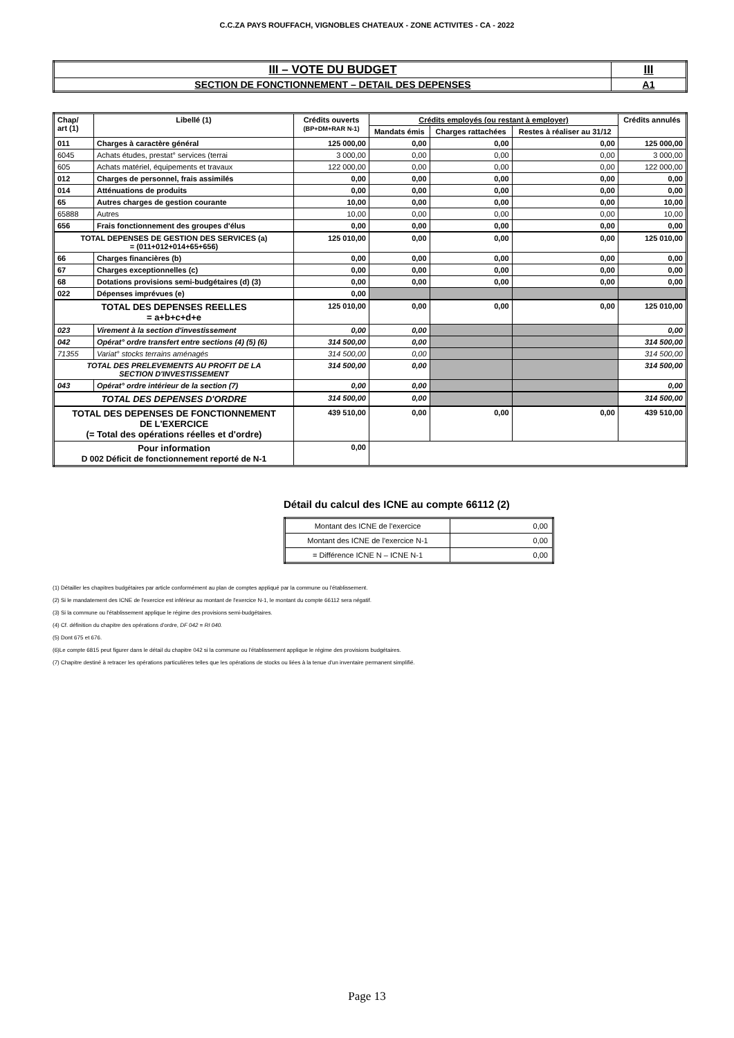C.C.ZA PAYS ROUFFACH, VIGNOBLES CHATEAUX - ZONE ACTIVITES - CA - 2022
| III – VOTE DU BUDGET | III |
| SECTION DE FONCTIONNEMENT – DETAIL DES DEPENSES | A1 |
| Chap/ art (1) | Libellé (1) | Crédits ouverts (BP+DM+RAR N-1) | Crédits employés (ou restant à employer) | | | Crédits annulés |
| --- | --- | --- | --- | --- | --- | --- |
| | | | Mandats émis | Charges rattachées | Restes à réaliser au 31/12 | |
| 011 | Charges à caractère général | 125 000,00 | 0,00 | 0,00 | 0,00 | 125 000,00 |
| 6045 | Achats études, prestat° services (terrai | 3 000,00 | 0,00 | 0,00 | 0,00 | 3 000,00 |
| 605 | Achats matériel, équipements et travaux | 122 000,00 | 0,00 | 0,00 | 0,00 | 122 000,00 |
| 012 | Charges de personnel, frais assimilés | 0,00 | 0,00 | 0,00 | 0,00 | 0,00 |
| 014 | Atténuations de produits | 0,00 | 0,00 | 0,00 | 0,00 | 0,00 |
| 65 | Autres charges de gestion courante | 10,00 | 0,00 | 0,00 | 0,00 | 10,00 |
| 65888 | Autres | 10,00 | 0,00 | 0,00 | 0,00 | 10,00 |
| 656 | Frais fonctionnement des groupes d'élus | 0,00 | 0,00 | 0,00 | 0,00 | 0,00 |
| TOTAL DEPENSES DE GESTION DES SERVICES (a) = (011+012+014+65+656) | | 125 010,00 | 0,00 | 0,00 | 0,00 | 125 010,00 |
| 66 | Charges financières (b) | 0,00 | 0,00 | 0,00 | 0,00 | 0,00 |
| 67 | Charges exceptionnelles (c) | 0,00 | 0,00 | 0,00 | 0,00 | 0,00 |
| 68 | Dotations provisions semi-budgétaires (d) (3) | 0,00 | 0,00 | 0,00 | 0,00 | 0,00 |
| 022 | Dépenses imprévues (e) | 0,00 | | | | |
| TOTAL DES DEPENSES REELLES = a+b+c+d+e | | 125 010,00 | 0,00 | 0,00 | 0,00 | 125 010,00 |
| 023 | Virement à la section d'investissement | 0,00 | 0,00 | | | 0,00 |
| 042 | Opérat° ordre transfert entre sections (4) (5) (6) | 314 500,00 | 0,00 | | | 314 500,00 |
| 71355 | Variat° stocks terrains aménagés | 314 500,00 | 0,00 | | | 314 500,00 |
| TOTAL DES PRELEVEMENTS AU PROFIT DE LA SECTION D'INVESTISSEMENT | | 314 500,00 | 0,00 | | | 314 500,00 |
| 043 | Opérat° ordre intérieur de la section (7) | 0,00 | 0,00 | | | 0,00 |
| TOTAL DES DEPENSES D'ORDRE | | 314 500,00 | 0,00 | | | 314 500,00 |
| TOTAL DES DEPENSES DE FONCTIONNEMENT DE L'EXERCICE (= Total des opérations réelles et d'ordre) | | 439 510,00 | 0,00 | 0,00 | 0,00 | 439 510,00 |
| Pour information D 002 Déficit de fonctionnement reporté de N-1 | | 0,00 | | | | |
Détail du calcul des ICNE au compte 66112 (2)
| Montant des ICNE de l'exercice | 0,00 |
| Montant des ICNE de l'exercice N-1 | 0,00 |
| = Différence ICNE N – ICNE N-1 | 0,00 |
(1) Détailler les chapitres budgétaires par article conformément au plan de comptes appliqué par la commune ou l'établissement.
(2) Si le mandatement des ICNE de l'exercice est inférieur au montant de l'exercice N-1, le montant du compte 66112 sera négatif.
(3) Si la commune ou l'établissement applique le régime des provisions semi-budgétaires.
(4) Cf. définition du chapitre des opérations d'ordre, DF 042 = RI 040.
(5) Dont 675 et 676.
(6)Le compte 6815 peut figurer dans le détail du chapitre 042 si la commune ou l'établissement applique le régime des provisions budgétaires.
(7) Chapitre destiné à retracer les opérations particulières telles que les opérations de stocks ou liées à la tenue d'un inventaire permanent simplifié.
Page 13